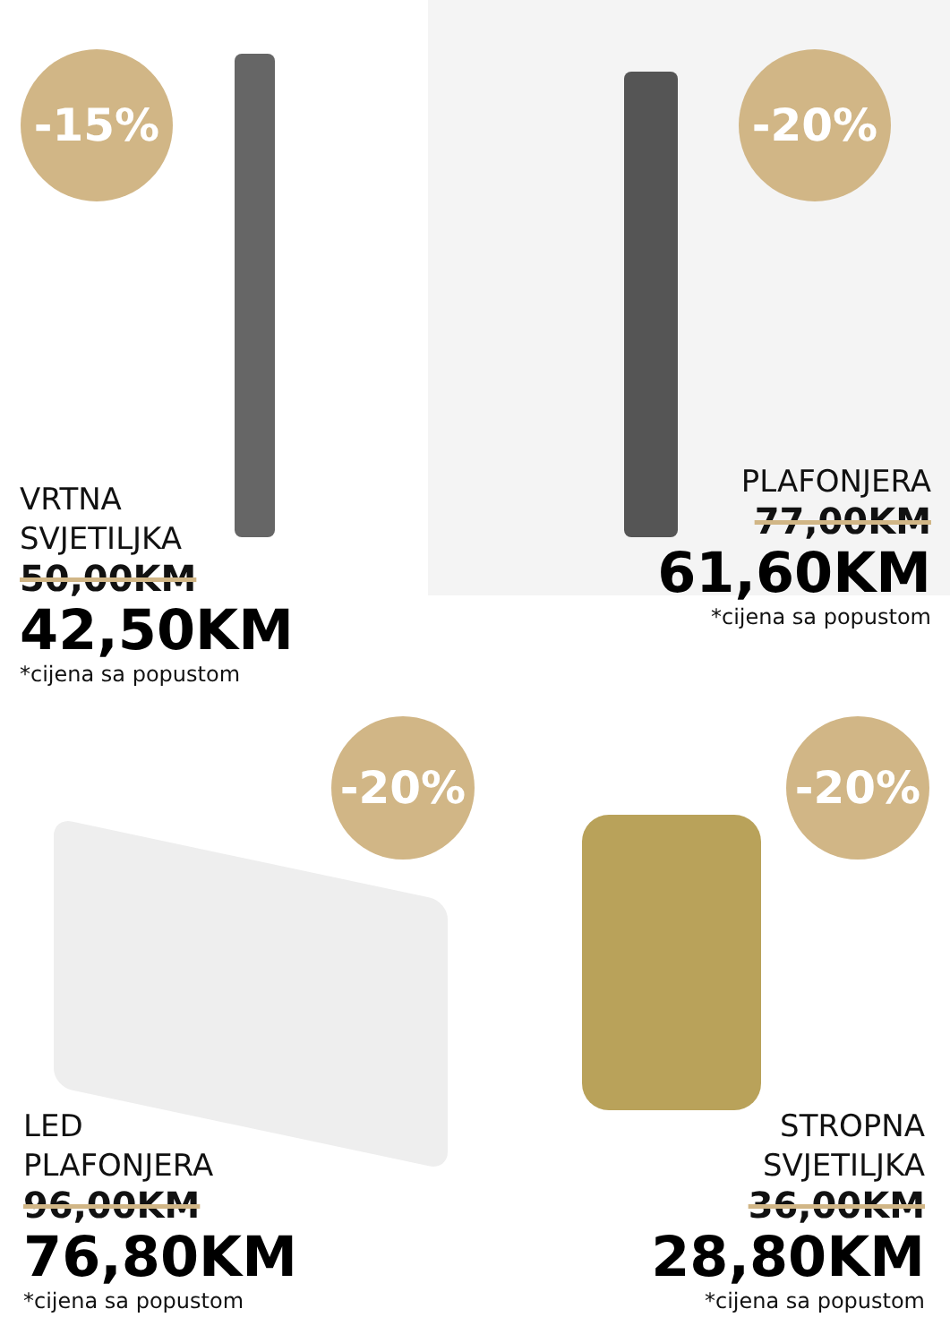-15% -20%
-20% -20%
VRTNA
SVJETILJKA
50,00KM
42,50KM
*cijena sa popustom
PLAFONJERA
77,00KM
61,60KM
*cijena sa popustom
LED
PLAFONJERA
96,00KM
76,80KM
*cijena sa popustom
STROPNA
SVJETILJKA
36,00KM
28,80KM
*cijena sa popustom